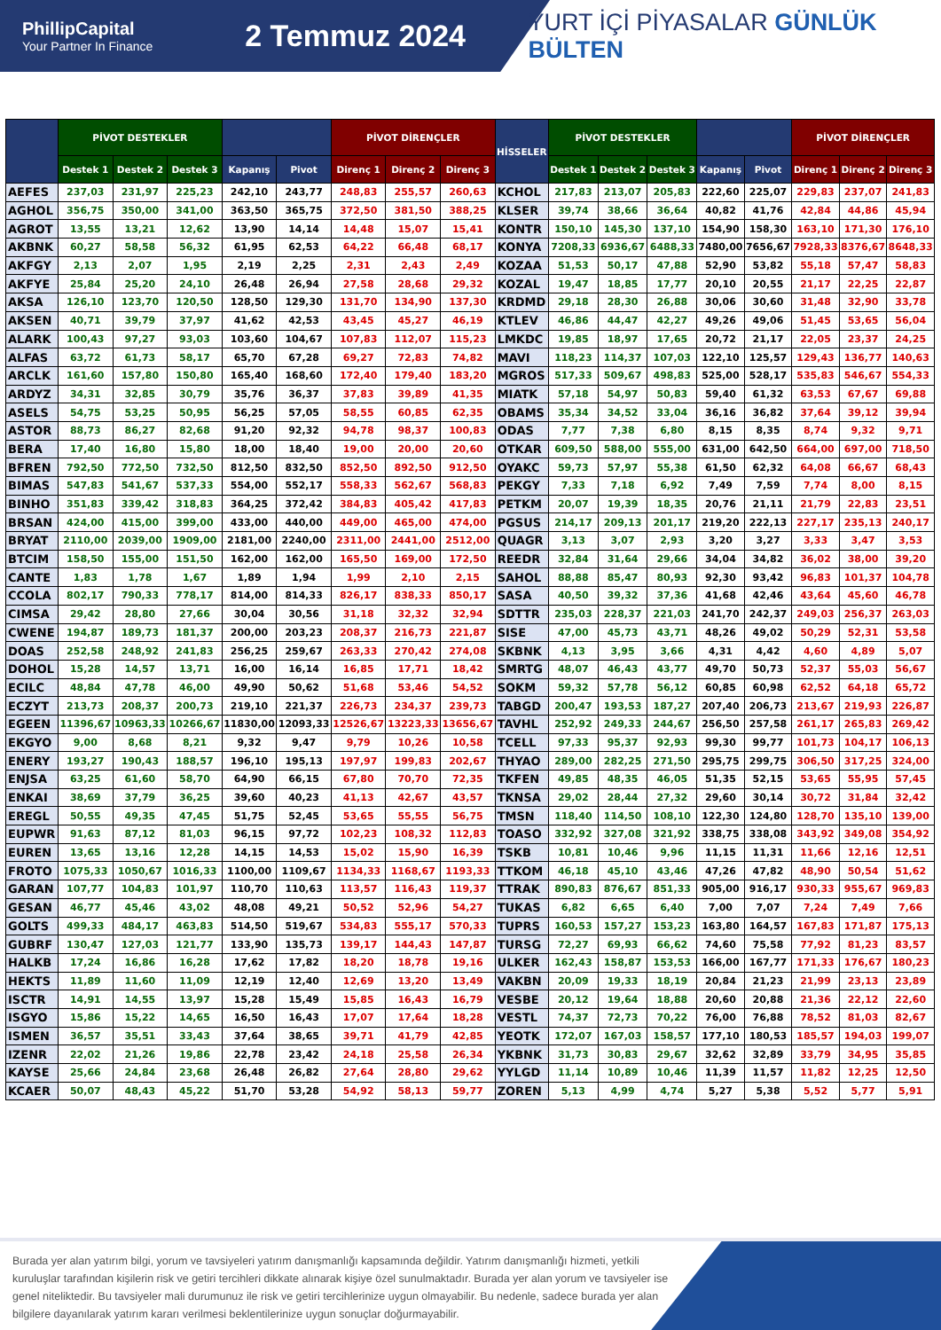PhillipCapital
Your Partner In Finance
2 Temmuz 2024
YURT İÇİ PİYASALAR GÜNLÜK BÜLTEN
| | PİVOT DESTEKLER | | | | | PİVOT DİRENÇLER | | | HİSSELER | PİVOT DESTEKLER | | | | | PİVOT DİRENÇLER | | |
| --- | --- | --- | --- | --- | --- | --- | --- | --- | --- | --- | --- | --- | --- | --- | --- | --- | --- |
| | Destek 1 | Destek 2 | Destek 3 | Kapanış | Pivot | Direnç 1 | Direnç 2 | Direnç 3 | | Destek 1 | Destek 2 | Destek 3 | Kapanış | Pivot | Direnç 1 | Direnç 2 | Direnç 3 |
| AEFES | 237,03 | 231,97 | 225,23 | 242,10 | 243,77 | 248,83 | 255,57 | 260,63 | KCHOL | 217,83 | 213,07 | 205,83 | 222,60 | 225,07 | 229,83 | 237,07 | 241,83 |
| AGHOL | 356,75 | 350,00 | 341,00 | 363,50 | 365,75 | 372,50 | 381,50 | 388,25 | KLSER | 39,74 | 38,66 | 36,64 | 40,82 | 41,76 | 42,84 | 44,86 | 45,94 |
| AGROT | 13,55 | 13,21 | 12,62 | 13,90 | 14,14 | 14,48 | 15,07 | 15,41 | KONTR | 150,10 | 145,30 | 137,10 | 154,90 | 158,30 | 163,10 | 171,30 | 176,10 |
| AKBNK | 60,27 | 58,58 | 56,32 | 61,95 | 62,53 | 64,22 | 66,48 | 68,17 | KONYA | 7208,33 | 6936,67 | 6488,33 | 7480,00 | 7656,67 | 7928,33 | 8376,67 | 8648,33 |
| AKFGY | 2,13 | 2,07 | 1,95 | 2,19 | 2,25 | 2,31 | 2,43 | 2,49 | KOZAA | 51,53 | 50,17 | 47,88 | 52,90 | 53,82 | 55,18 | 57,47 | 58,83 |
| AKFYE | 25,84 | 25,20 | 24,10 | 26,48 | 26,94 | 27,58 | 28,68 | 29,32 | KOZAL | 19,47 | 18,85 | 17,77 | 20,10 | 20,55 | 21,17 | 22,25 | 22,87 |
| AKSA | 126,10 | 123,70 | 120,50 | 128,50 | 129,30 | 131,70 | 134,90 | 137,30 | KRDMD | 29,18 | 28,30 | 26,88 | 30,06 | 30,60 | 31,48 | 32,90 | 33,78 |
| AKSEN | 40,71 | 39,79 | 37,97 | 41,62 | 42,53 | 43,45 | 45,27 | 46,19 | KTLEV | 46,86 | 44,47 | 42,27 | 49,26 | 49,06 | 51,45 | 53,65 | 56,04 |
| ALARK | 100,43 | 97,27 | 93,03 | 103,60 | 104,67 | 107,83 | 112,07 | 115,23 | LMKDC | 19,85 | 18,97 | 17,65 | 20,72 | 21,17 | 22,05 | 23,37 | 24,25 |
| ALFAS | 63,72 | 61,73 | 58,17 | 65,70 | 67,28 | 69,27 | 72,83 | 74,82 | MAVI | 118,23 | 114,37 | 107,03 | 122,10 | 125,57 | 129,43 | 136,77 | 140,63 |
| ARCLK | 161,60 | 157,80 | 150,80 | 165,40 | 168,60 | 172,40 | 179,40 | 183,20 | MGROS | 517,33 | 509,67 | 498,83 | 525,00 | 528,17 | 535,83 | 546,67 | 554,33 |
| ARDYZ | 34,31 | 32,85 | 30,79 | 35,76 | 36,37 | 37,83 | 39,89 | 41,35 | MIATK | 57,18 | 54,97 | 50,83 | 59,40 | 61,32 | 63,53 | 67,67 | 69,88 |
| ASELS | 54,75 | 53,25 | 50,95 | 56,25 | 57,05 | 58,55 | 60,85 | 62,35 | OBAMS | 35,34 | 34,52 | 33,04 | 36,16 | 36,82 | 37,64 | 39,12 | 39,94 |
| ASTOR | 88,73 | 86,27 | 82,68 | 91,20 | 92,32 | 94,78 | 98,37 | 100,83 | ODAS | 7,77 | 7,38 | 6,80 | 8,15 | 8,35 | 8,74 | 9,32 | 9,71 |
| BERA | 17,40 | 16,80 | 15,80 | 18,00 | 18,40 | 19,00 | 20,00 | 20,60 | OTKAR | 609,50 | 588,00 | 555,00 | 631,00 | 642,50 | 664,00 | 697,00 | 718,50 |
| BFREN | 792,50 | 772,50 | 732,50 | 812,50 | 832,50 | 852,50 | 892,50 | 912,50 | OYAKC | 59,73 | 57,97 | 55,38 | 61,50 | 62,32 | 64,08 | 66,67 | 68,43 |
| BIMAS | 547,83 | 541,67 | 537,33 | 554,00 | 552,17 | 558,33 | 562,67 | 568,83 | PEKGY | 7,33 | 7,18 | 6,92 | 7,49 | 7,59 | 7,74 | 8,00 | 8,15 |
| BINHO | 351,83 | 339,42 | 318,83 | 364,25 | 372,42 | 384,83 | 405,42 | 417,83 | PETKM | 20,07 | 19,39 | 18,35 | 20,76 | 21,11 | 21,79 | 22,83 | 23,51 |
| BRSAN | 424,00 | 415,00 | 399,00 | 433,00 | 440,00 | 449,00 | 465,00 | 474,00 | PGSUS | 214,17 | 209,13 | 201,17 | 219,20 | 222,13 | 227,17 | 235,13 | 240,17 |
| BRYAT | 2110,00 | 2039,00 | 1909,00 | 2181,00 | 2240,00 | 2311,00 | 2441,00 | 2512,00 | QUAGR | 3,13 | 3,07 | 2,93 | 3,20 | 3,27 | 3,33 | 3,47 | 3,53 |
| BTCIM | 158,50 | 155,00 | 151,50 | 162,00 | 162,00 | 165,50 | 169,00 | 172,50 | REEDR | 32,84 | 31,64 | 29,66 | 34,04 | 34,82 | 36,02 | 38,00 | 39,20 |
| CANTE | 1,83 | 1,78 | 1,67 | 1,89 | 1,94 | 1,99 | 2,10 | 2,15 | SAHOL | 88,88 | 85,47 | 80,93 | 92,30 | 93,42 | 96,83 | 101,37 | 104,78 |
| CCOLA | 802,17 | 790,33 | 778,17 | 814,00 | 814,33 | 826,17 | 838,33 | 850,17 | SASA | 40,50 | 39,32 | 37,36 | 41,68 | 42,46 | 43,64 | 45,60 | 46,78 |
| CIMSA | 29,42 | 28,80 | 27,66 | 30,04 | 30,56 | 31,18 | 32,32 | 32,94 | SDTTR | 235,03 | 228,37 | 221,03 | 241,70 | 242,37 | 249,03 | 256,37 | 263,03 |
| CWENE | 194,87 | 189,73 | 181,37 | 200,00 | 203,23 | 208,37 | 216,73 | 221,87 | SISE | 47,00 | 45,73 | 43,71 | 48,26 | 49,02 | 50,29 | 52,31 | 53,58 |
| DOAS | 252,58 | 248,92 | 241,83 | 256,25 | 259,67 | 263,33 | 270,42 | 274,08 | SKBNK | 4,13 | 3,95 | 3,66 | 4,31 | 4,42 | 4,60 | 4,89 | 5,07 |
| DOHOL | 15,28 | 14,57 | 13,71 | 16,00 | 16,14 | 16,85 | 17,71 | 18,42 | SMRTG | 48,07 | 46,43 | 43,77 | 49,70 | 50,73 | 52,37 | 55,03 | 56,67 |
| ECILC | 48,84 | 47,78 | 46,00 | 49,90 | 50,62 | 51,68 | 53,46 | 54,52 | SOKM | 59,32 | 57,78 | 56,12 | 60,85 | 60,98 | 62,52 | 64,18 | 65,72 |
| ECZYT | 213,73 | 208,37 | 200,73 | 219,10 | 221,37 | 226,73 | 234,37 | 239,73 | TABGD | 200,47 | 193,53 | 187,27 | 207,40 | 206,73 | 213,67 | 219,93 | 226,87 |
| EGEEN | 11396,67 | 10963,33 | 10266,67 | 11830,00 | 12093,33 | 12526,67 | 13223,33 | 13656,67 | TAVHL | 252,92 | 249,33 | 244,67 | 256,50 | 257,58 | 261,17 | 265,83 | 269,42 |
| EKGYO | 9,00 | 8,68 | 8,21 | 9,32 | 9,47 | 9,79 | 10,26 | 10,58 | TCELL | 97,33 | 95,37 | 92,93 | 99,30 | 99,77 | 101,73 | 104,17 | 106,13 |
| ENERY | 193,27 | 190,43 | 188,57 | 196,10 | 195,13 | 197,97 | 199,83 | 202,67 | THYAO | 289,00 | 282,25 | 271,50 | 295,75 | 299,75 | 306,50 | 317,25 | 324,00 |
| ENJSA | 63,25 | 61,60 | 58,70 | 64,90 | 66,15 | 67,80 | 70,70 | 72,35 | TKFEN | 49,85 | 48,35 | 46,05 | 51,35 | 52,15 | 53,65 | 55,95 | 57,45 |
| ENKAI | 38,69 | 37,79 | 36,25 | 39,60 | 40,23 | 41,13 | 42,67 | 43,57 | TKNSA | 29,02 | 28,44 | 27,32 | 29,60 | 30,14 | 30,72 | 31,84 | 32,42 |
| EREGL | 50,55 | 49,35 | 47,45 | 51,75 | 52,45 | 53,65 | 55,55 | 56,75 | TMSN | 118,40 | 114,50 | 108,10 | 122,30 | 124,80 | 128,70 | 135,10 | 139,00 |
| EUPWR | 91,63 | 87,12 | 81,03 | 96,15 | 97,72 | 102,23 | 108,32 | 112,83 | TOASO | 332,92 | 327,08 | 321,92 | 338,75 | 338,08 | 343,92 | 349,08 | 354,92 |
| EUREN | 13,65 | 13,16 | 12,28 | 14,15 | 14,53 | 15,02 | 15,90 | 16,39 | TSKB | 10,81 | 10,46 | 9,96 | 11,15 | 11,31 | 11,66 | 12,16 | 12,51 |
| FROTO | 1075,33 | 1050,67 | 1016,33 | 1100,00 | 1109,67 | 1134,33 | 1168,67 | 1193,33 | TTKOM | 46,18 | 45,10 | 43,46 | 47,26 | 47,82 | 48,90 | 50,54 | 51,62 |
| GARAN | 107,77 | 104,83 | 101,97 | 110,70 | 110,63 | 113,57 | 116,43 | 119,37 | TTRAK | 890,83 | 876,67 | 851,33 | 905,00 | 916,17 | 930,33 | 955,67 | 969,83 |
| GESAN | 46,77 | 45,46 | 43,02 | 48,08 | 49,21 | 50,52 | 52,96 | 54,27 | TUKAS | 6,82 | 6,65 | 6,40 | 7,00 | 7,07 | 7,24 | 7,49 | 7,66 |
| GOLTS | 499,33 | 484,17 | 463,83 | 514,50 | 519,67 | 534,83 | 555,17 | 570,33 | TUPRS | 160,53 | 157,27 | 153,23 | 163,80 | 164,57 | 167,83 | 171,87 | 175,13 |
| GUBRF | 130,47 | 127,03 | 121,77 | 133,90 | 135,73 | 139,17 | 144,43 | 147,87 | TURSG | 72,27 | 69,93 | 66,62 | 74,60 | 75,58 | 77,92 | 81,23 | 83,57 |
| HALKB | 17,24 | 16,86 | 16,28 | 17,62 | 17,82 | 18,20 | 18,78 | 19,16 | ULKER | 162,43 | 158,87 | 153,53 | 166,00 | 167,77 | 171,33 | 176,67 | 180,23 |
| HEKTS | 11,89 | 11,60 | 11,09 | 12,19 | 12,40 | 12,69 | 13,20 | 13,49 | VAKBN | 20,09 | 19,33 | 18,19 | 20,84 | 21,23 | 21,99 | 23,13 | 23,89 |
| ISCTR | 14,91 | 14,55 | 13,97 | 15,28 | 15,49 | 15,85 | 16,43 | 16,79 | VESBE | 20,12 | 19,64 | 18,88 | 20,60 | 20,88 | 21,36 | 22,12 | 22,60 |
| ISGYO | 15,86 | 15,22 | 14,65 | 16,50 | 16,43 | 17,07 | 17,64 | 18,28 | VESTL | 74,37 | 72,73 | 70,22 | 76,00 | 76,88 | 78,52 | 81,03 | 82,67 |
| ISMEN | 36,57 | 35,51 | 33,43 | 37,64 | 38,65 | 39,71 | 41,79 | 42,85 | YEOTK | 172,07 | 167,03 | 158,57 | 177,10 | 180,53 | 185,57 | 194,03 | 199,07 |
| IZENR | 22,02 | 21,26 | 19,86 | 22,78 | 23,42 | 24,18 | 25,58 | 26,34 | YKBNK | 31,73 | 30,83 | 29,67 | 32,62 | 32,89 | 33,79 | 34,95 | 35,85 |
| KAYSE | 25,66 | 24,84 | 23,68 | 26,48 | 26,82 | 27,64 | 28,80 | 29,62 | YYLGD | 11,14 | 10,89 | 10,46 | 11,39 | 11,57 | 11,82 | 12,25 | 12,50 |
| KCAER | 50,07 | 48,43 | 45,22 | 51,70 | 53,28 | 54,92 | 58,13 | 59,77 | ZOREN | 5,13 | 4,99 | 4,74 | 5,27 | 5,38 | 5,52 | 5,77 | 5,91 |
Burada yer alan yatırım bilgi, yorum ve tavsiyeleri yatırım danışmanlığı kapsamında değildir. Yatırım danışmanlığı hizmeti, yetkili kuruluşlar tarafından kişilerin risk ve getiri tercihleri dikkate alınarak kişiye özel sunulmaktadır. Burada yer alan yorum ve tavsiyeler ise genel niteliktedir. Bu tavsiyeler mali durumunuz ile risk ve getiri tercihlerinize uygun olmayabilir. Bu nedenle, sadece burada yer alan bilgilere dayanılarak yatırım kararı verilmesi beklentilerinize uygun sonuçlar doğurmayabilir.